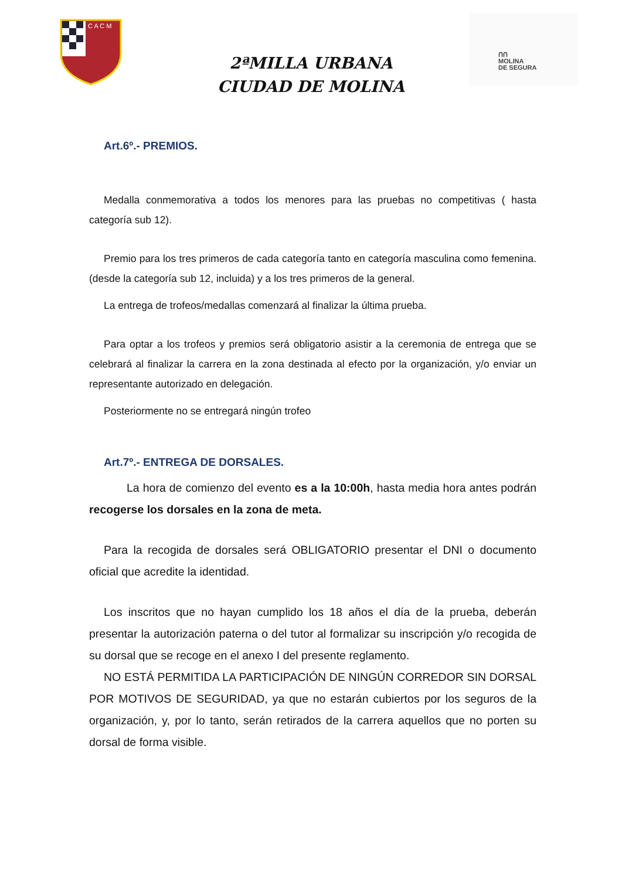C A C M
ᑎᑎ
MOLINA
DE SEGURA
2ªMILLA URBANA
CIUDAD DE MOLINA
Art.6º.- PREMIOS.
Medalla conmemorativa a todos los menores para las pruebas no competitivas ( hasta categoría sub 12).
Premio para los tres primeros de cada categoría tanto en categoría masculina como femenina. (desde la categoría sub 12, incluida) y a los tres primeros de la general.
La entrega de trofeos/medallas comenzará al finalizar la última prueba.
Para optar a los trofeos y premios será obligatorio asistir a la ceremonia de entrega que se celebrará al finalizar la carrera en la zona destinada al efecto por la organización, y/o enviar un representante autorizado en delegación.
Posteriormente no se entregará ningún trofeo
Art.7º.- ENTREGA DE DORSALES.
La hora de comienzo del evento es a la 10:00h, hasta media hora antes podrán recogerse los dorsales en la zona de meta.
Para la recogida de dorsales será OBLIGATORIO presentar el DNI o documento oficial que acredite la identidad.
Los inscritos que no hayan cumplido los 18 años el día de la prueba, deberán presentar la autorización paterna o del tutor al formalizar su inscripción y/o recogida de su dorsal que se recoge en el anexo I del presente reglamento.
NO ESTÁ PERMITIDA LA PARTICIPACIÓN DE NINGÚN CORREDOR SIN DORSAL POR MOTIVOS DE SEGURIDAD, ya que no estarán cubiertos por los seguros de la organización, y, por lo tanto, serán retirados de la carrera aquellos que no porten su dorsal de forma visible.